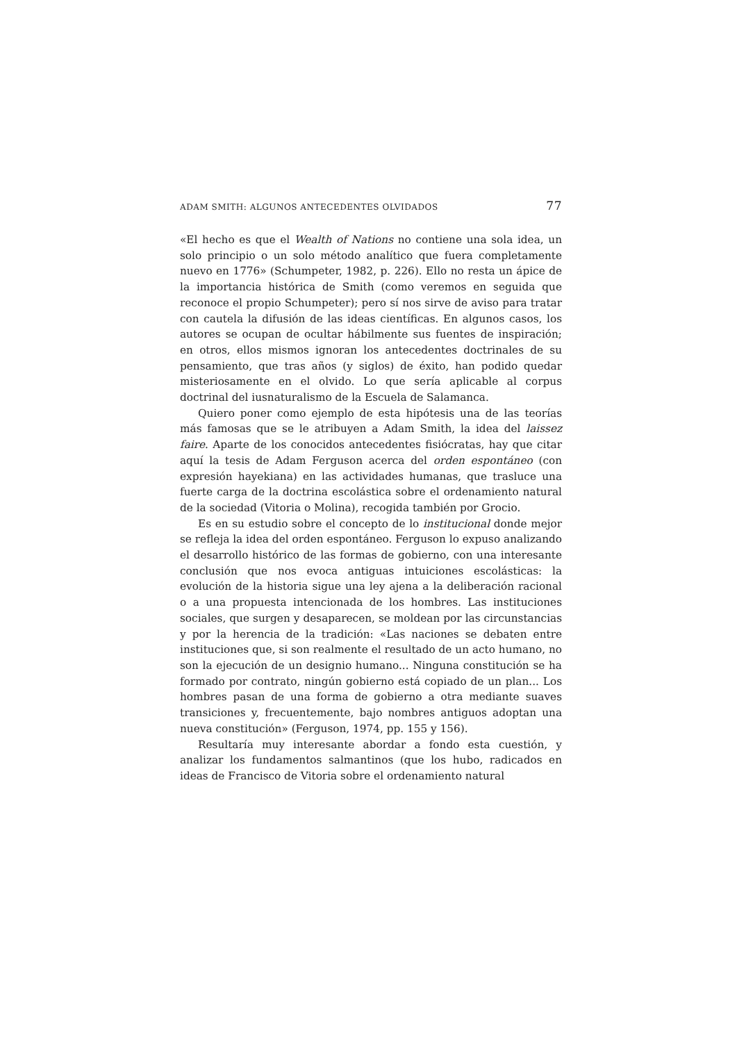ADAM SMITH: ALGUNOS ANTECEDENTES OLVIDADOS 77
«El hecho es que el Wealth of Nations no contiene una sola idea, un solo principio o un solo método analítico que fuera completamente nuevo en 1776» (Schumpeter, 1982, p. 226). Ello no resta un ápice de la importancia histórica de Smith (como veremos en seguida que reconoce el propio Schumpeter); pero sí nos sirve de aviso para tratar con cautela la difusión de las ideas científicas. En algunos casos, los autores se ocupan de ocultar hábilmente sus fuentes de inspiración; en otros, ellos mismos ignoran los antecedentes doctrinales de su pensamiento, que tras años (y siglos) de éxito, han podido quedar misteriosamente en el olvido. Lo que sería aplicable al corpus doctrinal del iusnaturalismo de la Escuela de Salamanca.
Quiero poner como ejemplo de esta hipótesis una de las teorías más famosas que se le atribuyen a Adam Smith, la idea del laissez faire. Aparte de los conocidos antecedentes fisiócratas, hay que citar aquí la tesis de Adam Ferguson acerca del orden espontáneo (con expresión hayekiana) en las actividades humanas, que trasluce una fuerte carga de la doctrina escolástica sobre el ordenamiento natural de la sociedad (Vitoria o Molina), recogida también por Grocio.
Es en su estudio sobre el concepto de lo institucional donde mejor se refleja la idea del orden espontáneo. Ferguson lo expuso analizando el desarrollo histórico de las formas de gobierno, con una interesante conclusión que nos evoca antiguas intuiciones escolásticas: la evolución de la historia sigue una ley ajena a la deliberación racional o a una propuesta intencionada de los hombres. Las instituciones sociales, que surgen y desaparecen, se moldean por las circunstancias y por la herencia de la tradición: «Las naciones se debaten entre instituciones que, si son realmente el resultado de un acto humano, no son la ejecución de un designio humano... Ninguna constitución se ha formado por contrato, ningún gobierno está copiado de un plan... Los hombres pasan de una forma de gobierno a otra mediante suaves transiciones y, frecuentemente, bajo nombres antiguos adoptan una nueva constitución» (Ferguson, 1974, pp. 155 y 156).
Resultaría muy interesante abordar a fondo esta cuestión, y analizar los fundamentos salmantinos (que los hubo, radicados en ideas de Francisco de Vitoria sobre el ordenamiento natural